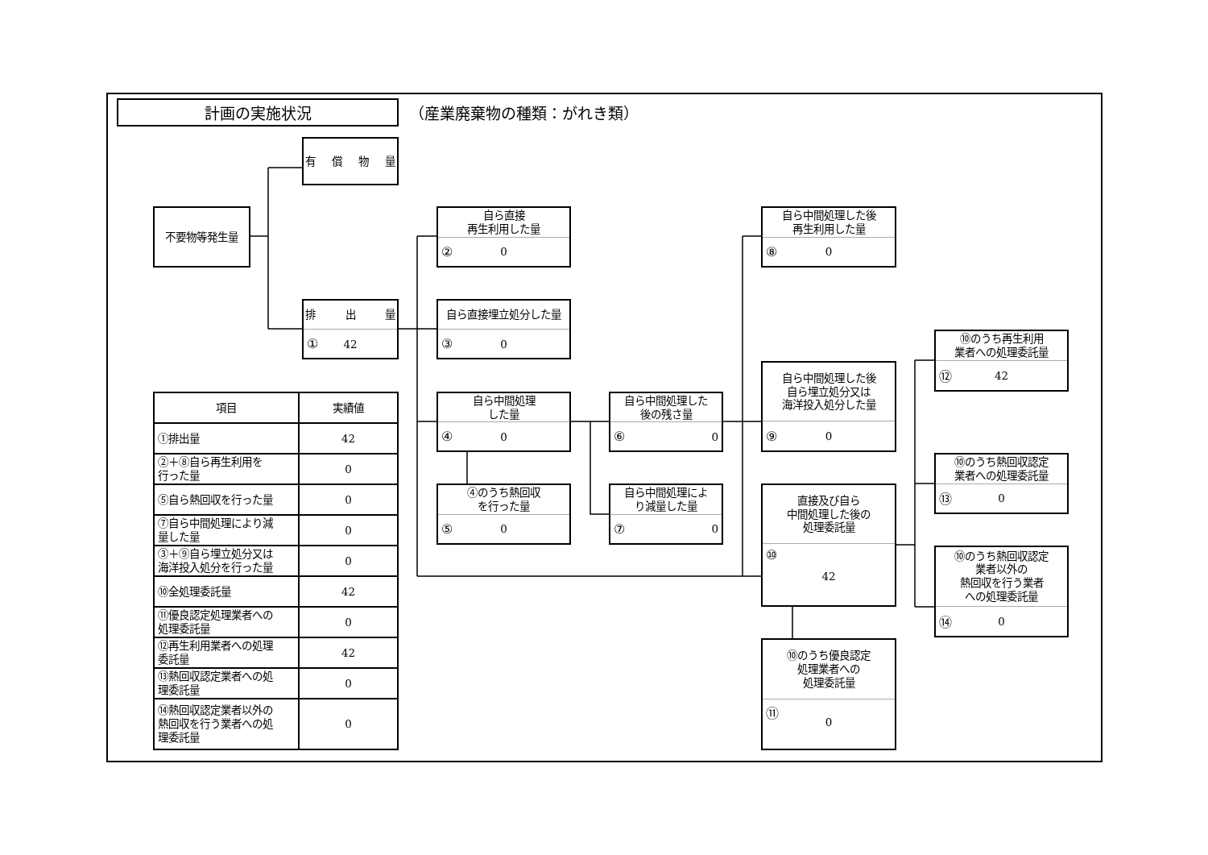計画の実施状況
（産業廃棄物の種類：がれき類）
有 償 物 量
不要物等発生量
排 出 量
① 42
自ら直接
再生利用した量
② 0
自ら直接埋立処分した量
③ 0
自ら中間処理した後
再生利用した量
⑧ 0
⑩のうち再生利用
業者への処理委託量
⑫ 42
| 項目 | 実績値 |
| --- | --- |
| ①排出量 | 42 |
| ②＋⑧自ら再生利用を 行った量 | 0 |
| ⑤自ら熱回収を行った量 | 0 |
| ⑦自ら中間処理により減 量した量 | 0 |
| ③＋⑨自ら埋立処分又は 海洋投入処分を行った量 | 0 |
| ⑩全処理委託量 | 42 |
| ⑪優良認定処理業者への 処理委託量 | 0 |
| ⑫再生利用業者への処理 委託量 | 42 |
| ⑬熱回収認定業者への処 理委託量 | 0 |
| ⑭熱回収認定業者以外の 熱回収を行う業者への処 理委託量 | 0 |
自ら中間処理
した量
④ 0
自ら中間処理した
後の残さ量
⑥ 0
自ら中間処理した後
自ら埋立処分又は
海洋投入処分した量
⑨ 0
⑩のうち熱回収認定
業者への処理委託量
⑬ 0
④のうち熱回収
を行った量
⑤ 0
自ら中間処理によ
り減量した量
⑦ 0
直接及び自ら
中間処理した後の
処理委託量
⑩ 42
⑩のうち熱回収認定
業者以外の
熱回収を行う業者
への処理委託量
⑭ 0
⑩のうち優良認定
処理業者への
処理委託量
⑪ 0